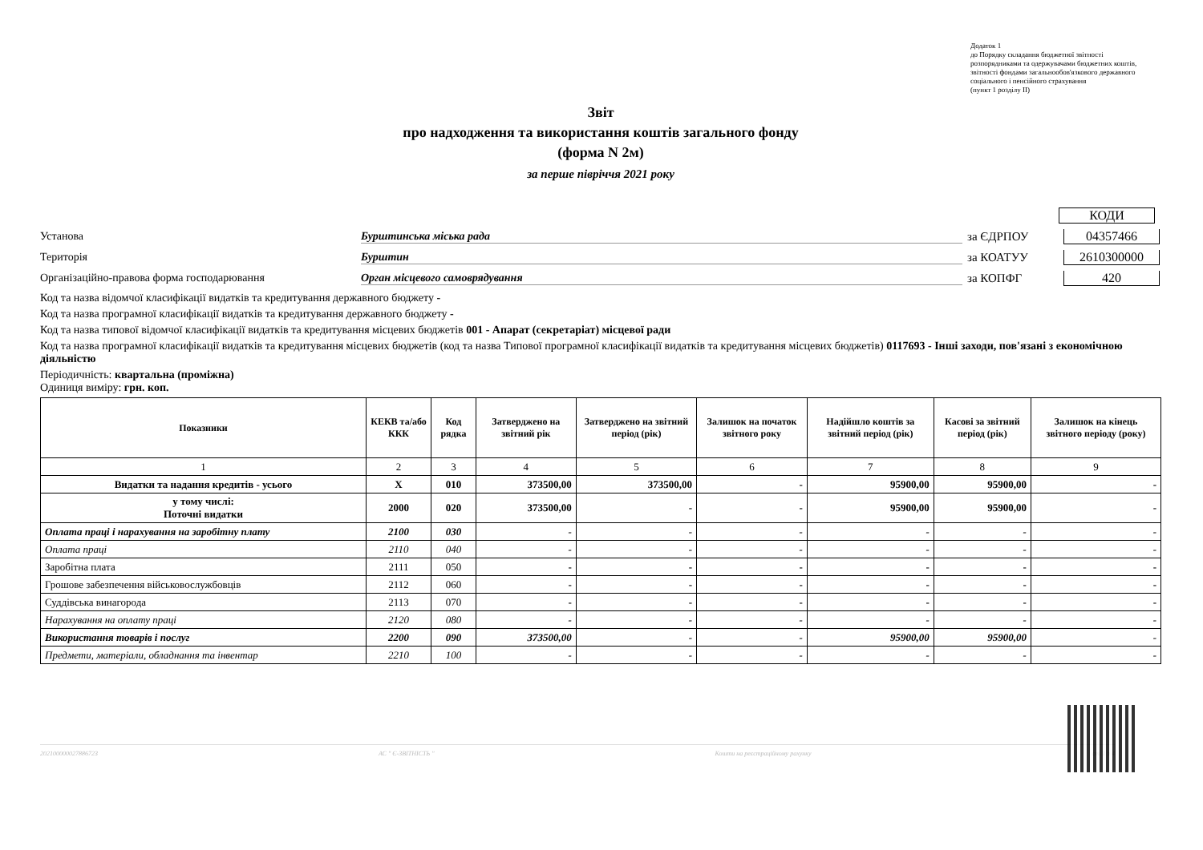Додаток 1
до Порядку складання бюджетної звітності розпорядниками та одержувачами бюджетних коштів, звітності фондами загальнообов'язкового державного соціального і пенсійного страхування
(пункт 1 розділу II)
Звіт
про надходження та використання коштів загального фонду
(форма N 2м)
за перше півріччя 2021 року
КОДИ
Установа Бурштинська міська рада за ЄДРПОУ 04357466
Територія Бурштин за КОАТУУ 2610300000
Організаційно-правова форма господарювання Орган місцевого самоврядування за КОПФГ 420
Код та назва відомчої класифікації видатків та кредитування державного бюджету -
Код та назва програмної класифікації видатків та кредитування державного бюджету -
Код та назва типової відомчої класифікації видатків та кредитування місцевих бюджетів 001 - Апарат (секретаріат) місцевої ради
Код та назва програмної класифікації видатків та кредитування місцевих бюджетів (код та назва Типової програмної класифікації видатків та кредитування місцевих бюджетів) 0117693 - Інші заходи, пов'язані з економічною діяльністю
Періодичність: квартальна (проміжна)
Одиниця виміру: грн. коп.
| Показники | КЕКВ та/або ККК | Код рядка | Затверджено на звітний рік | Затверджено на звітний період (рік) | Залишок на початок звітного року | Надійшло коштів за звітний період (рік) | Касові за звітний період (рік) | Залишок на кінець звітного періоду (року) |
| --- | --- | --- | --- | --- | --- | --- | --- | --- |
| 1 | 2 | 3 | 4 | 5 | 6 | 7 | 8 | 9 |
| Видатки та надання кредитів - усього | X | 010 | 373500,00 | 373500,00 | - | 95900,00 | 95900,00 | - |
| у тому числі: Поточні видатки | 2000 | 020 | 373500,00 | - | - | 95900,00 | 95900,00 | - |
| Оплата праці і нарахування на заробітну плату | 2100 | 030 | - | - | - | - | - | - |
| Оплата праці | 2110 | 040 | - | - | - | - | - | - |
| Заробітна плата | 2111 | 050 | - | - | - | - | - | - |
| Грошове забезпечення військовослужбовців | 2112 | 060 | - | - | - | - | - | - |
| Суддівська винагорода | 2113 | 070 | - | - | - | - | - | - |
| Нарахування на оплату праці | 2120 | 080 | - | - | - | - | - | - |
| Використання товарів і послуг | 2200 | 090 | 373500,00 | - | - | 95900,00 | 95900,00 | - |
| Предмети, матеріали, обладнання та інвентар | 2210 | 100 | - | - | - | - | - | - |
20210000002788672З АС " Є-ЗВІТНІСТЬ " Кошти на реєстраційному рахунку ст. 1 з 4